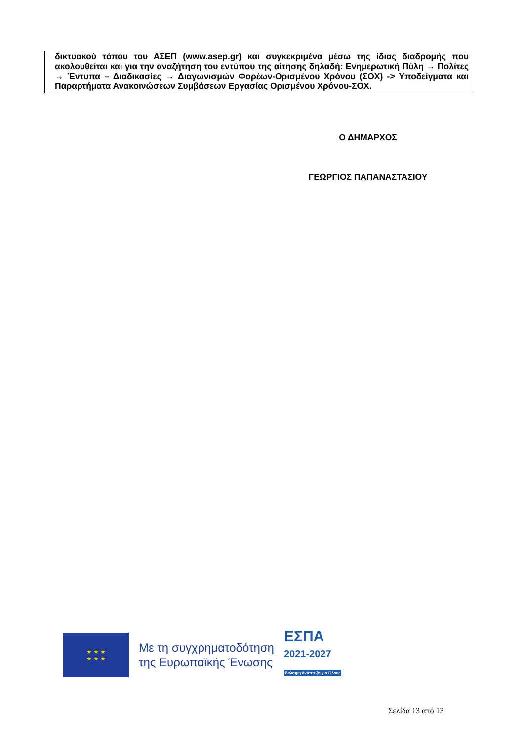δικτυακού τόπου του ΑΣΕΠ (www.asep.gr) και συγκεκριμένα μέσω της ίδιας διαδρομής που ακολουθείται και για την αναζήτηση του εντύπου της αίτησης δηλαδή: Ενημερωτική Πύλη → Πολίτες → Έντυπα – Διαδικασίες → Διαγωνισμών Φορέων-Ορισμένου Χρόνου (ΣΟΧ) -> Υποδείγματα και Παραρτήματα Ανακοινώσεων Συμβάσεων Εργασίας Ορισμένου Χρόνου-ΣΟΧ.
Ο ΔΗΜΑΡΧΟΣ
ΓΕΩΡΓΙΟΣ ΠΑΠΑΝΑΣΤΑΣΙΟΥ
★ ★ ★
★ ★ ★
Με τη συγχρηματοδότηση
της Ευρωπαϊκής Ένωσης
ΕΣΠΑ
2021-2027
Βιώσιμη Ανάπτυξη για Όλους
Σελίδα 13 από 13